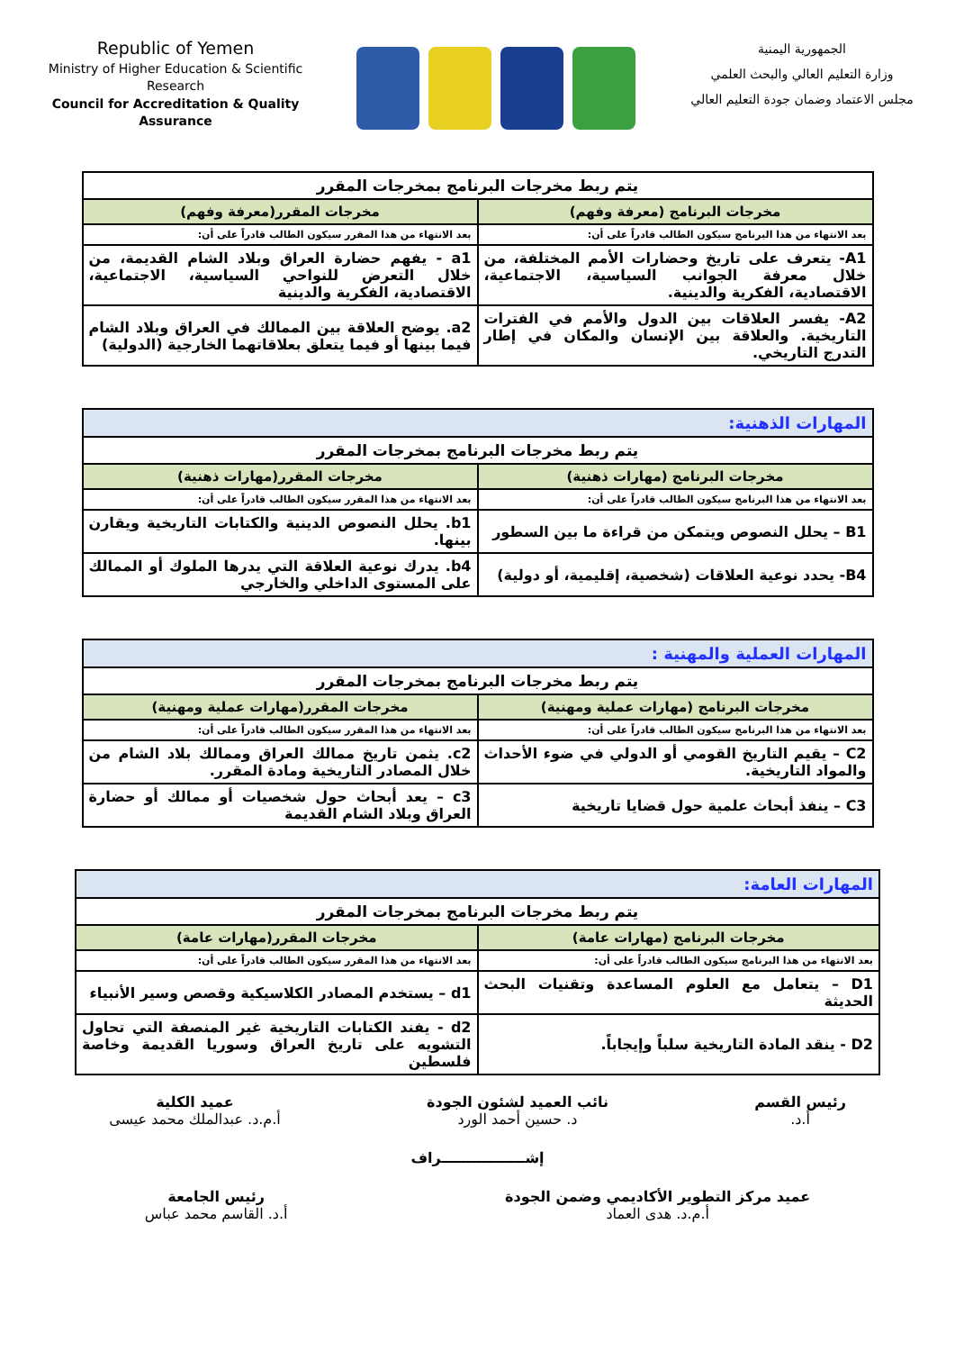Republic of Yemen
Ministry of Higher Education & Scientific Research
Council for Accreditation & Quality Assurance
الجمهورية اليمنية
وزارة التعليم العالي والبحث العلمي
مجلس الاعتماد وضمان جودة التعليم العالي
| يتم ربط مخرجات البرنامج بمخرجات المقرر | |
| مخرجات البرنامج (معرفة وفهم) | مخرجات المقرر(معرفة وفهم) |
| بعد الانتهاء من هذا البرنامج سيكون الطالب قادراً على أن: | بعد الانتهاء من هذا المقرر سيكون الطالب قادراً على أن: |
| A1- يتعرف على تاريخ وحضارات الأمم المختلفة، من خلال معرفة الجوانب السياسية، الاجتماعية، الاقتصادية، الفكرية والدينية. | a1 - يفهم حضارة العراق وبلاد الشام القديمة، من خلال التعرض للنواحي السياسية، الاجتماعية، الاقتصادية، الفكرية والدينية |
| A2- يفسر العلاقات بين الدول والأمم في الفترات التاريخية. والعلاقة بين الإنسان والمكان في إطار التدرج التاريخي. | a2. يوضح العلاقة بين الممالك في العراق وبلاد الشام فيما بينها أو فيما يتعلق بعلاقاتهما الخارجية (الدولية) |
| المهارات الذهنية: | |
| يتم ربط مخرجات البرنامج بمخرجات المقرر | |
| مخرجات البرنامج (مهارات ذهنية) | مخرجات المقرر(مهارات ذهنية) |
| بعد الانتهاء من هذا البرنامج سيكون الطالب قادراً على أن: | بعد الانتهاء من هذا المقرر سيكون الطالب قادراً على أن: |
| B1 – يحلل النصوص ويتمكن من قراءة ما بين السطور | b1. يحلل النصوص الدينية والكتابات التاريخية ويقارن بينها. |
| B4- يحدد نوعية العلاقات (شخصية، إقليمية، أو دولية) | b4. يدرك نوعية العلاقة التي يدرها الملوك أو الممالك على المستوى الداخلي والخارجي |
| المهارات العملية والمهنية : | |
| يتم ربط مخرجات البرنامج بمخرجات المقرر | |
| مخرجات البرنامج (مهارات عملية ومهنية) | مخرجات المقرر(مهارات عملية ومهنية) |
| بعد الانتهاء من هذا البرنامج سيكون الطالب قادراً على أن: | بعد الانتهاء من هذا المقرر سيكون الطالب قادراً على أن: |
| C2 – يقيم التاريخ القومي أو الدولي في ضوء الأحداث والمواد التاريخية. | c2. يثمن تاريخ ممالك العراق وممالك بلاد الشام من خلال المصادر التاريخية ومادة المقرر. |
| C3 – ينفذ أبحاث علمية حول قضايا تاريخية | c3 – يعد أبحاث حول شخصيات أو ممالك أو حضارة العراق وبلاد الشام القديمة |
| المهارات العامة: | |
| يتم ربط مخرجات البرنامج بمخرجات المقرر | |
| مخرجات البرنامج (مهارات عامة) | مخرجات المقرر(مهارات عامة) |
| بعد الانتهاء من هذا البرنامج سيكون الطالب قادراً على أن: | بعد الانتهاء من هذا المقرر سيكون الطالب قادراً على أن: |
| D1 – يتعامل مع العلوم المساعدة وتقنيات البحث الحديثة | d1 – يستخدم المصادر الكلاسيكية وقصص وسير الأنبياء |
| D2 - ينقد المادة التاريخية سلباً وإيجاباً. | d2 - يفند الكتابات التاريخية غير المنصفة التي تحاول التشويه على تاريخ العراق وسوريا القديمة وخاصة فلسطين |
رئيس القسم
أ.د.
نائب العميد لشئون الجودة
د. حسين أحمد الورد
عميد الكلية
أ.م.د. عبدالملك محمد عيسى
إشـــــــــــــــــراف
عميد مركز التطوير الأكاديمي وضمن الجودة
أ.م.د. هدى العماد
رئيس الجامعة
أ.د. القاسم محمد عباس